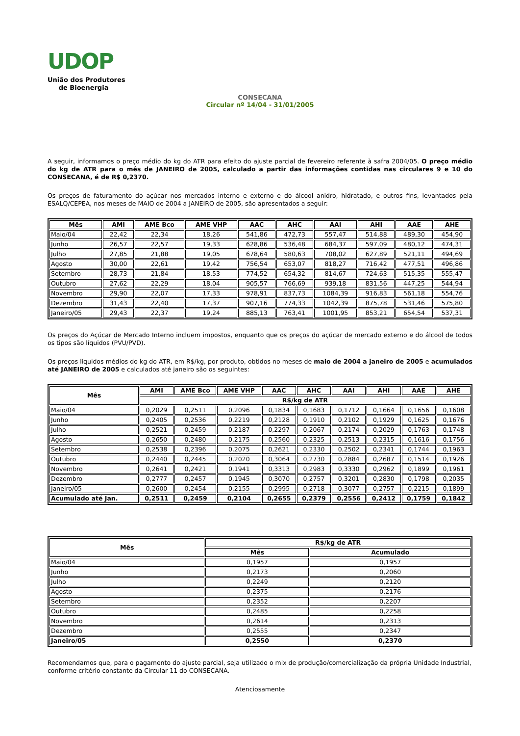UDOP
União dos Produtores
de Bioenergia
CONSECANA
Circular nº 14/04 - 31/01/2005
A seguir, informamos o preço médio do kg do ATR para efeito do ajuste parcial de fevereiro referente à safra 2004/05. O preço médio do kg de ATR para o mês de JANEIRO de 2005, calculado a partir das informações contidas nas circulares 9 e 10 do CONSECANA, é de R$ 0,2370.
Os preços de faturamento do açúcar nos mercados interno e externo e do álcool anidro, hidratado, e outros fins, levantados pela ESALQ/CEPEA, nos meses de MAIO de 2004 a JANEIRO de 2005, são apresentados a seguir:
| Mês | AMI | AME Bco | AME VHP | AAC | AHC | AAI | AHI | AAE | AHE |
| --- | --- | --- | --- | --- | --- | --- | --- | --- | --- |
| Maio/04 | 22,42 | 22,34 | 18,26 | 541,86 | 472,73 | 557,47 | 514,88 | 489,30 | 454,90 |
| Junho | 26,57 | 22,57 | 19,33 | 628,86 | 536,48 | 684,37 | 597,09 | 480,12 | 474,31 |
| Julho | 27,85 | 21,88 | 19,05 | 678,64 | 580,63 | 708,02 | 627,89 | 521,11 | 494,69 |
| Agosto | 30,00 | 22,61 | 19,42 | 756,54 | 653,07 | 818,27 | 716,42 | 477,51 | 496,86 |
| Setembro | 28,73 | 21,84 | 18,53 | 774,52 | 654,32 | 814,67 | 724,63 | 515,35 | 555,47 |
| Outubro | 27,62 | 22,29 | 18,04 | 905,57 | 766,69 | 939,18 | 831,56 | 447,25 | 544,94 |
| Novembro | 29,90 | 22,07 | 17,33 | 978,91 | 837,73 | 1084,39 | 916,83 | 561,18 | 554,76 |
| Dezembro | 31,43 | 22,40 | 17,37 | 907,16 | 774,33 | 1042,39 | 875,78 | 531,46 | 575,80 |
| Janeiro/05 | 29,43 | 22,37 | 19,24 | 885,13 | 763,41 | 1001,95 | 853,21 | 654,54 | 537,31 |
Os preços do Açúcar de Mercado Interno incluem impostos, enquanto que os preços do açúcar de mercado externo e do álcool de todos os tipos são líquidos (PVU/PVD).
Os preços líquidos médios do kg do ATR, em R$/kg, por produto, obtidos no meses de maio de 2004 a janeiro de 2005 e acumulados até JANEIRO de 2005 e calculados até janeiro são os seguintes:
| Mês | AMI | AME Bco | AME VHP | AAC | AHC | AAI | AHI | AAE | AHE |
| --- | --- | --- | --- | --- | --- | --- | --- | --- | --- |
| | R$/kg de ATR | | | | | | | | |
| Maio/04 | 0,2029 | 0,2511 | 0,2096 | 0,1834 | 0,1683 | 0,1712 | 0,1664 | 0,1656 | 0,1608 |
| Junho | 0,2405 | 0,2536 | 0,2219 | 0,2128 | 0,1910 | 0,2102 | 0,1929 | 0,1625 | 0,1676 |
| Julho | 0,2521 | 0,2459 | 0,2187 | 0,2297 | 0,2067 | 0,2174 | 0,2029 | 0,1763 | 0,1748 |
| Agosto | 0,2650 | 0,2480 | 0,2175 | 0,2560 | 0,2325 | 0,2513 | 0,2315 | 0,1616 | 0,1756 |
| Setembro | 0,2538 | 0,2396 | 0,2075 | 0,2621 | 0,2330 | 0,2502 | 0,2341 | 0,1744 | 0,1963 |
| Outubro | 0,2440 | 0,2445 | 0,2020 | 0,3064 | 0,2730 | 0,2884 | 0,2687 | 0,1514 | 0,1926 |
| Novembro | 0,2641 | 0,2421 | 0,1941 | 0,3313 | 0,2983 | 0,3330 | 0,2962 | 0,1899 | 0,1961 |
| Dezembro | 0,2777 | 0,2457 | 0,1945 | 0,3070 | 0,2757 | 0,3201 | 0,2830 | 0,1798 | 0,2035 |
| Janeiro/05 | 0,2600 | 0,2454 | 0,2155 | 0,2995 | 0,2718 | 0,3077 | 0,2757 | 0,2215 | 0,1899 |
| Acumulado até Jan. | 0,2511 | 0,2459 | 0,2104 | 0,2655 | 0,2379 | 0,2556 | 0,2412 | 0,1759 | 0,1842 |
| Mês | R$/kg de ATR | |
| --- | --- | --- |
| | Mês | Acumulado |
| Maio/04 | 0,1957 | 0,1957 |
| Junho | 0,2173 | 0,2060 |
| Julho | 0,2249 | 0,2120 |
| Agosto | 0,2375 | 0,2176 |
| Setembro | 0,2352 | 0,2207 |
| Outubro | 0,2485 | 0,2258 |
| Novembro | 0,2614 | 0,2313 |
| Dezembro | 0,2555 | 0,2347 |
| Janeiro/05 | 0,2550 | 0,2370 |
Recomendamos que, para o pagamento do ajuste parcial, seja utilizado o mix de produção/comercialização da própria Unidade Industrial, conforme critério constante da Circular 11 do CONSECANA.
Atenciosamente